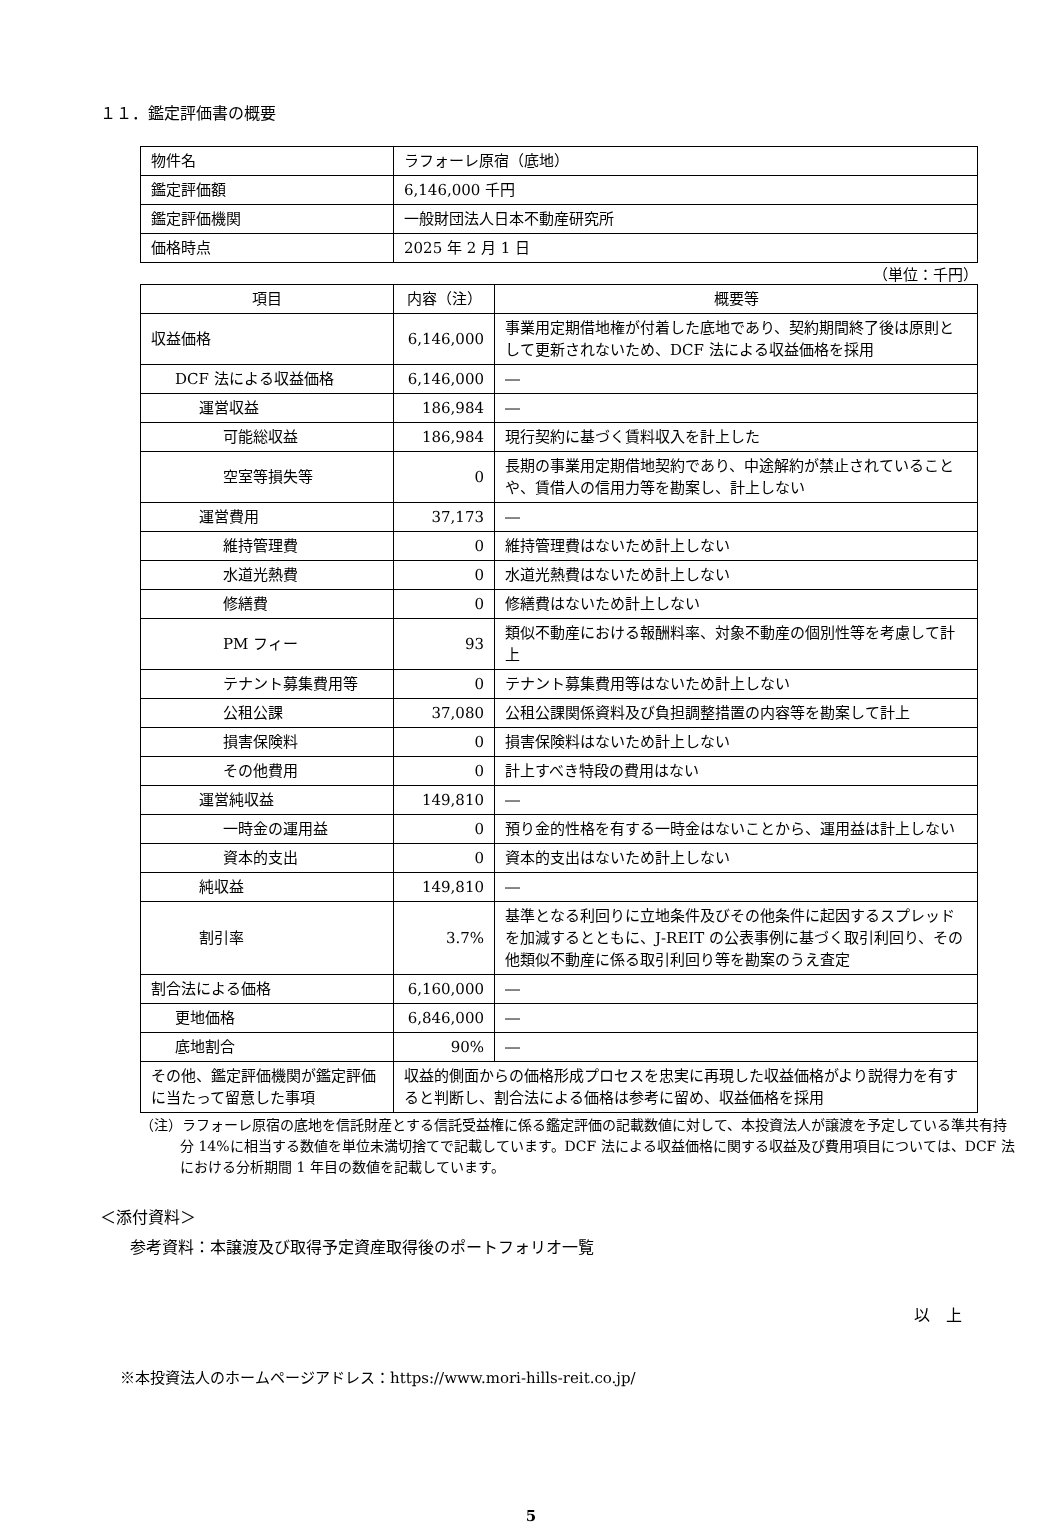１１．鑑定評価書の概要
| 物件名 | ラフォーレ原宿（底地） |
| 鑑定評価額 | 6,146,000 千円 |
| 鑑定評価機関 | 一般財団法人日本不動産研究所 |
| 価格時点 | 2025 年 2 月 1 日 |
（単位：千円）
| 項目 | 内容（注） | 概要等 |
| --- | --- | --- |
| 収益価格 | 6,146,000 | 事業用定期借地権が付着した底地であり、契約期間終了後は原則として更新されないため、DCF 法による収益価格を採用 |
| DCF 法による収益価格 | 6,146,000 | ― |
| 運営収益 | 186,984 | ― |
| 可能総収益 | 186,984 | 現行契約に基づく賃料収入を計上した |
| 空室等損失等 | 0 | 長期の事業用定期借地契約であり、中途解約が禁止されていることや、賃借人の信用力等を勘案し、計上しない |
| 運営費用 | 37,173 | ― |
| 維持管理費 | 0 | 維持管理費はないため計上しない |
| 水道光熱費 | 0 | 水道光熱費はないため計上しない |
| 修繕費 | 0 | 修繕費はないため計上しない |
| PM フィー | 93 | 類似不動産における報酬料率、対象不動産の個別性等を考慮して計上 |
| テナント募集費用等 | 0 | テナント募集費用等はないため計上しない |
| 公租公課 | 37,080 | 公租公課関係資料及び負担調整措置の内容等を勘案して計上 |
| 損害保険料 | 0 | 損害保険料はないため計上しない |
| その他費用 | 0 | 計上すべき特段の費用はない |
| 運営純収益 | 149,810 | ― |
| 一時金の運用益 | 0 | 預り金的性格を有する一時金はないことから、運用益は計上しない |
| 資本的支出 | 0 | 資本的支出はないため計上しない |
| 純収益 | 149,810 | ― |
| 割引率 | 3.7% | 基準となる利回りに立地条件及びその他条件に起因するスプレッドを加減するとともに、J-REIT の公表事例に基づく取引利回り、その他類似不動産に係る取引利回り等を勘案のうえ査定 |
| 割合法による価格 | 6,160,000 | ― |
| 更地価格 | 6,846,000 | ― |
| 底地割合 | 90% | ― |
| その他、鑑定評価機関が鑑定評価に当たって留意した事項 | 収益的側面からの価格形成プロセスを忠実に再現した収益価格がより説得力を有すると判断し、割合法による価格は参考に留め、収益価格を採用 | |
（注）ラフォーレ原宿の底地を信託財産とする信託受益権に係る鑑定評価の記載数値に対して、本投資法人が譲渡を予定している準共有持分 14%に相当する数値を単位未満切捨てで記載しています。DCF 法による収益価格に関する収益及び費用項目については、DCF 法における分析期間 1 年目の数値を記載しています。
＜添付資料＞
参考資料：本譲渡及び取得予定資産取得後のポートフォリオ一覧
以　上
※本投資法人のホームページアドレス：https://www.mori-hills-reit.co.jp/
5